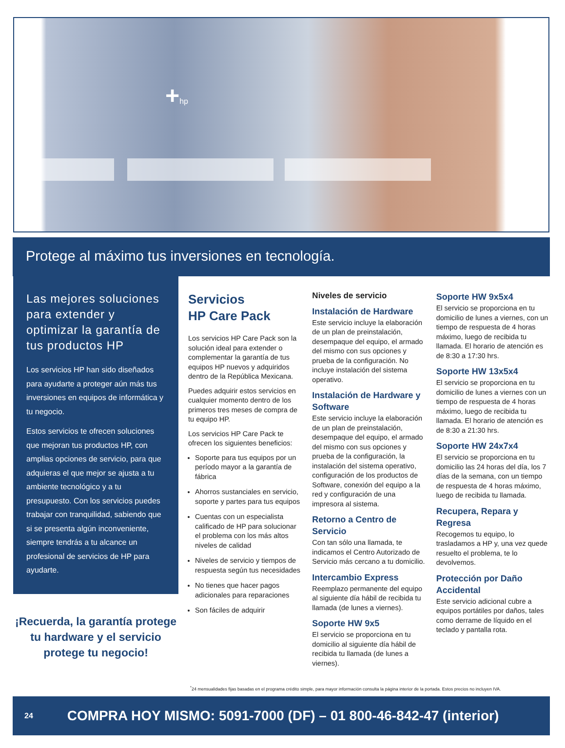+hp
Protege al máximo tus inversiones en tecnología.
Las mejores soluciones para extender y optimizar la garantía de tus productos HP
Los servicios HP han sido diseñados para ayudarte a proteger aún más tus inversiones en equipos de informática y tu negocio.
Estos servicios te ofrecen soluciones que mejoran tus productos HP, con amplias opciones de servicio, para que adquieras el que mejor se ajusta a tu ambiente tecnológico y a tu presupuesto. Con los servicios puedes trabajar con tranquilidad, sabiendo que si se presenta algún inconveniente, siempre tendrás a tu alcance un profesional de servicios de HP para ayudarte.
¡Recuerda, la garantía protege tu hardware y el servicio protege tu negocio!
Servicios
HP Care Pack
Los servicios HP Care Pack son la solución ideal para extender o complementar la garantía de tus equipos HP nuevos y adquiridos dentro de la República Mexicana.
Puedes adquirir estos servicios en cualquier momento dentro de los primeros tres meses de compra de tu equipo HP.
Los servicios HP Care Pack te ofrecen los siguientes beneficios:
Soporte para tus equipos por un período mayor a la garantía de fábrica
Ahorros sustanciales en servicio, soporte y partes para tus equipos
Cuentas con un especialista calificado de HP para solucionar el problema con los más altos niveles de calidad
Niveles de servicio y tiempos de respuesta según tus necesidades
No tienes que hacer pagos adicionales para reparaciones
Son fáciles de adquirir
Niveles de servicio
Instalación de Hardware
Este servicio incluye la elaboración de un plan de preinstalación, desempaque del equipo, el armado del mismo con sus opciones y prueba de la configuración. No incluye instalación del sistema operativo.
Instalación de Hardware y Software
Este servicio incluye la elaboración de un plan de preinstalación, desempaque del equipo, el armado del mismo con sus opciones y prueba de la configuración, la instalación del sistema operativo, configuración de los productos de Software, conexión del equipo a la red y configuración de una impresora al sistema.
Retorno a Centro de Servicio
Con tan sólo una llamada, te indicamos el Centro Autorizado de Servicio más cercano a tu domicilio.
Intercambio Express
Reemplazo permanente del equipo al siguiente día hábil de recibida tu llamada (de lunes a viernes).
Soporte HW 9x5
El servicio se proporciona en tu domicilio al siguiente día hábil de recibida tu llamada (de lunes a viernes).
Soporte HW 9x5x4
El servicio se proporciona en tu domicilio de lunes a viernes, con un tiempo de respuesta de 4 horas máximo, luego de recibida tu llamada. El horario de atención es de 8:30 a 17:30 hrs.
Soporte HW 13x5x4
El servicio se proporciona en tu domicilio de lunes a viernes con un tiempo de respuesta de 4 horas máximo, luego de recibida tu llamada. El horario de atención es de 8:30 a 21:30 hrs.
Soporte HW 24x7x4
El servicio se proporciona en tu domicilio las 24 horas del día, los 7 días de la semana, con un tiempo de respuesta de 4 horas máximo, luego de recibida tu llamada.
Recupera, Repara y Regresa
Recogemos tu equipo, lo trasladamos a HP y, una vez quede resuelto el problema, te lo devolvemos.
Protección por Daño Accidental
Este servicio adicional cubre a equipos portátiles por daños, tales como derrame de líquido en el teclado y pantalla rota.
<sup>*</sup> 24 mensualidades fijas basadas en el programa crédito simple, para mayor información consulta la página interior de la portada. Estos precios no incluyen IVA.
24 COMPRA HOY MISMO: 5091-7000 (DF) – 01 800-46-842-47 (interior)